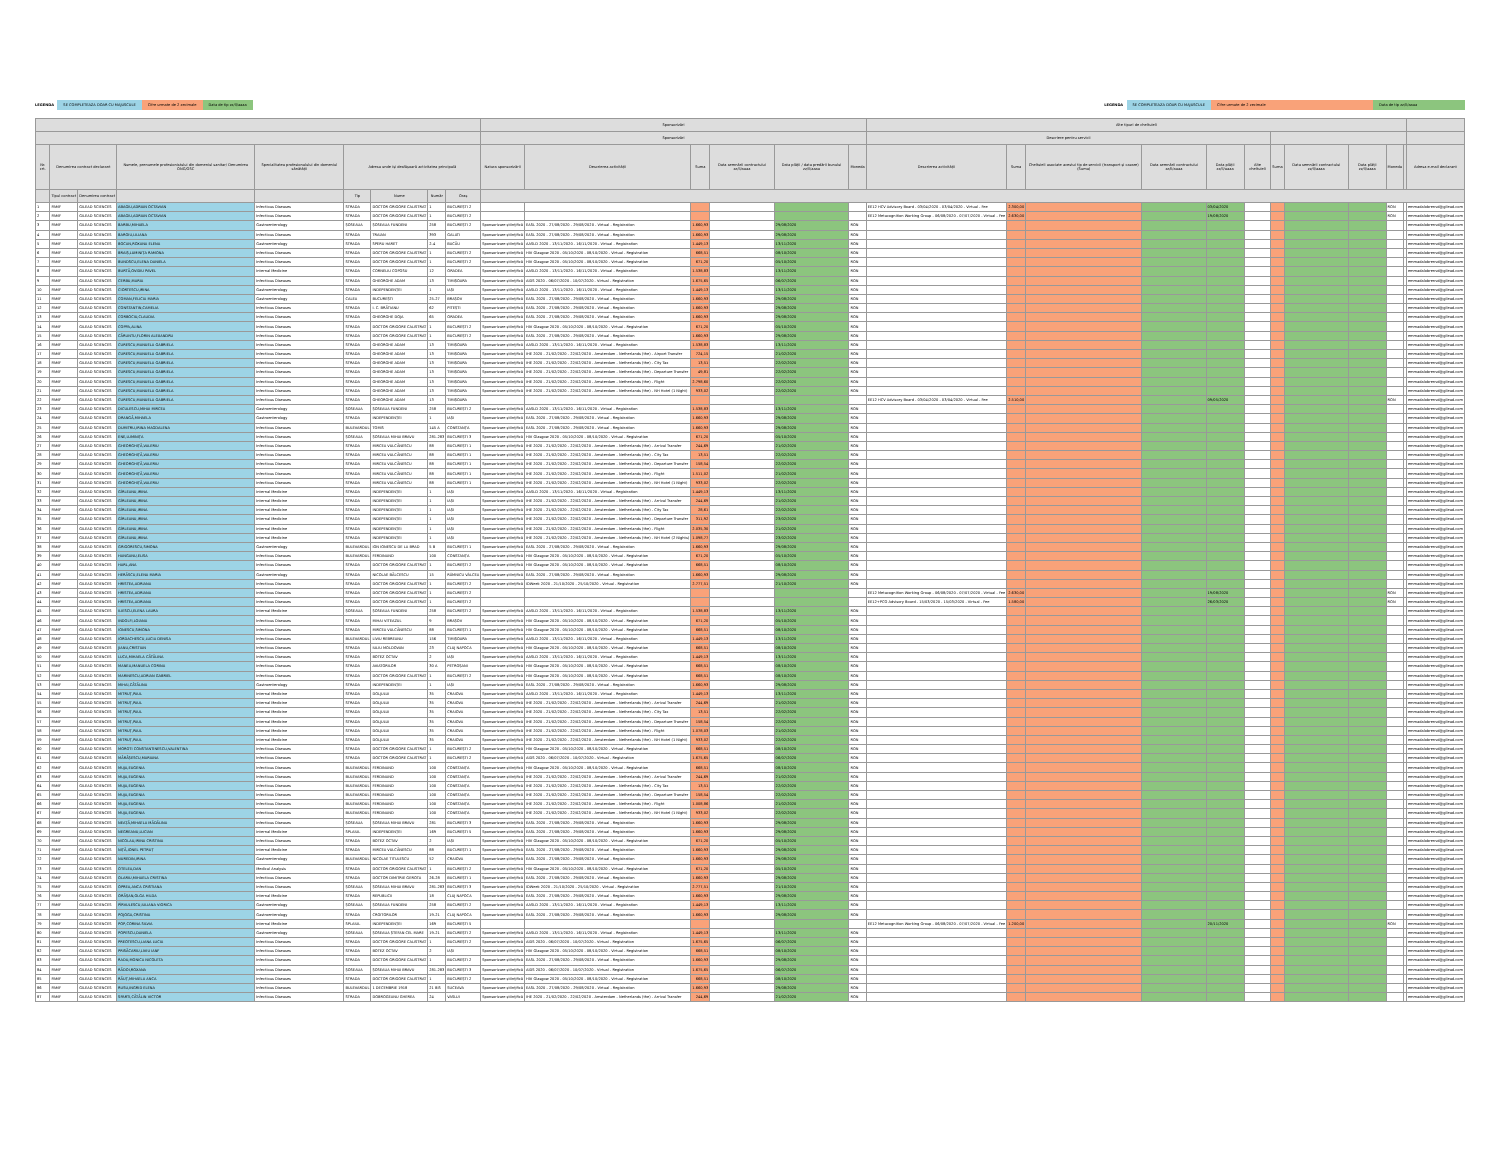LEGENDA SE COMPLETEAZA DOAR CU MAJUSCULE Cifre urmate de 2 zecimale Data de tip zz/ll/aaaa
LEGENDA SE COMPLETEAZA DOAR CU MAJUSCULE Cifre urmate de 2 zecimale Data de tip zz/ll/aaaa
| | | | | | | | | | Sponsorizări | | | | | | Alte tipuri de cheltuieli | | | | | | | | | | | |
| --- | --- | --- | --- | --- | --- | --- | --- | --- | --- | --- | --- | --- | --- | --- | --- | --- | --- | --- | --- | --- | --- | --- | --- | --- | --- | --- |
| | | | | | | | | | Sponsorizări | | | | | | Descriere pentru servicii | | | | | | | | | | | |
| Nr. crt. | Denumirea contract declarant | | Numele, prenumele profesionistului din domeniul sanitar/ Denumirea ONG/OSC | Specialitatea profesionalului din domeniul sănătății | Adresa unde își desfășoară activitatea principală | | | | Natura sponsorizării | Descrierea activității | Suma | Data semnării contractului zz/ll/aaaa | Data plății / data predării bunului zz/ll/aaaa | Moneda | Descrierea activității | Suma | Cheltuieli asociate acestui tip de servicii (transport și cazare) (Suma) | Data semnării contractului zz/ll/aaaa | Data plății zz/ll/aaaa | Alte cheltuieli | Suma | Data semnării contractului zz/ll/aaaa | Data plății zz/ll/aaaa | Moneda | | Adresa e-mail declarant |
| | Tipul contract | Denumirea contract | | | Tip | Nume | Număr | Oraș | | | | | | | | | | | | | | | | | | |
| 1 | PAMF | GILEAD SCIENCES | ABAGIU,ADRIAN OCTAVIAN | Infectious Diseases | STRADA | DOCTOR GRIGORE CALISTRAT | 1 | BUCUREȘTI 2 | | | | | | | EE12 HCV Advisory Board - 03/04/2020 - 03/04/2020 - Virtual - Fee | 2.300,00 | | | 03/04/2020 | | | | | RON | | emmadalobrenvd@gilead.com |
| 2 | PAMF | GILEAD SCIENCES | ABAGIU,ADRIAN OCTAVIAN | Infectious Diseases | STRADA | DOCTOR GRIGORE CALISTRAT | 1 | BUCUREȘTI 2 | | | | | | | EE12 Metacognition Working Group - 06/08/2020 - 07/07/2020 - Virtual - Fee | 2.630,00 | | | 19/08/2020 | | | | | RON | | emmadalobrenvd@gilead.com |
| 3 | PAMF | GILEAD SCIENCES | BARBU,MIHAELA | Gastroenterology | ȘOSEAUA | ȘOSEAUA FUNDENI | 258 | BUCUREȘTI 2 | Sponsorizare știinţifică | EASL 2020 - 27/08/2020 - 29/08/2020 - Virtual - Registration | 1.660,93 | | 29/08/2020 | RON | | | | | | | | | | | | emmadalobrenvd@gilead.com |
| 4 | PAMF | GILEAD SCIENCES | BAROIU,LILIANA | Infectious Diseases | STRADA | TRAIAN | 393 | GALATI | Sponsorizare știinţifică | EASL 2020 - 27/08/2020 - 29/08/2020 - Virtual - Registration | 1.660,93 | | 29/08/2020 | RON | | | | | | | | | | | | emmadalobrenvd@gilead.com |
| 5 | PAMF | GILEAD SCIENCES | BOCAN,ROXANA ELENA | Gastroenterology | STRADA | SPERU HARET | 2-4 | BACĂU | Sponsorizare știinţifică | AASLD 2020 - 13/11/2020 - 16/11/2020 - Virtual - Registration | 1.449,13 | | 13/11/2020 | RON | | | | | | | | | | | | emmadalobrenvd@gilead.com |
| 6 | PAMF | GILEAD SCIENCES | BRAIȘ,LUMINIȚA RAMONA | Infectious Diseases | STRADA | DOCTOR GRIGORE CALISTRAT | 1 | BUCUREȘTI 2 | Sponsorizare știinţifică | HIV Glasgow 2020 - 05/10/2020 - 08/10/2020 - Virtual - Registration | 668,51 | | 08/10/2020 | RON | | | | | | | | | | | | emmadalobrenvd@gilead.com |
| 7 | PAMF | GILEAD SCIENCES | BUNDSCU,ELENA DANIELA | Infectious Diseases | STRADA | DOCTOR GRIGORE CALISTRAT | 1 | BUCUREȘTI 2 | Sponsorizare știinţifică | HIV Glasgow 2020 - 05/10/2020 - 08/10/2020 - Virtual - Registration | 671,20 | | 05/10/2020 | RON | | | | | | | | | | | | emmadalobrenvd@gilead.com |
| 8 | PAMF | GILEAD SCIENCES | BURTĂ,OVIDIU PAVEL | Internal Medicine | STRADA | CORNELIU COPOSU | 12 | ORADEA | Sponsorizare știinţifică | AASLD 2020 - 13/11/2020 - 16/11/2020 - Virtual - Registration | 1.538,83 | | 13/11/2020 | RON | | | | | | | | | | | | emmadalobrenvd@gilead.com |
| 9 | PAMF | GILEAD SCIENCES | CERBU,MARIA | Infectious Diseases | STRADA | GHEORGHE ADAM | 13 | TIMIȘOARA | Sponsorizare știinţifică | AIDS 2020 - 06/07/2020 - 10/07/2020 - Virtual - Registration | 1.675,65 | | 06/07/2020 | RON | | | | | | | | | | | | emmadalobrenvd@gilead.com |
| 10 | PAMF | GILEAD SCIENCES | CIORTESCU,IRINA | Gastroenterology | STRADA | INDEPENDENȚEI | 1 | IAȘI | Sponsorizare știinţifică | AASLD 2020 - 13/11/2020 - 16/11/2020 - Virtual - Registration | 1.449,13 | | 13/11/2020 | RON | | | | | | | | | | | | emmadalobrenvd@gilead.com |
| 11 | PAMF | GILEAD SCIENCES | COMAN,FELICIA MARIA | Gastroenterology | CALEA | BUCUREȘTI | 25-27 | BRAȘOV | Sponsorizare știinţifică | EASL 2020 - 27/08/2020 - 29/08/2020 - Virtual - Registration | 1.660,93 | | 29/08/2020 | RON | | | | | | | | | | | | emmadalobrenvd@gilead.com |
| 12 | PAMF | GILEAD SCIENCES | CONSTANTIN,CAMELIA | Infectious Diseases | STRADA | I. C. BRĂTIANU | 62 | PITEȘTI | Sponsorizare știinţifică | EASL 2020 - 27/08/2020 - 29/08/2020 - Virtual - Registration | 1.660,93 | | 29/08/2020 | RON | | | | | | | | | | | | emmadalobrenvd@gilead.com |
| 13 | PAMF | GILEAD SCIENCES | CORBOCIU,CLAUDIA | Infectious Diseases | STRADA | GHEORGHE DOJA | 65 | ORADEA | Sponsorizare știinţifică | EASL 2020 - 27/08/2020 - 29/08/2020 - Virtual - Registration | 1.660,93 | | 29/08/2020 | RON | | | | | | | | | | | | emmadalobrenvd@gilead.com |
| 14 | PAMF | GILEAD SCIENCES | COPPA,ALINA | Infectious Diseases | STRADA | DOCTOR GRIGORE CALISTRAT | 1 | BUCUREȘTI 2 | Sponsorizare știinţifică | HIV Glasgow 2020 - 05/10/2020 - 08/10/2020 - Virtual - Registration | 671,20 | | 05/10/2020 | RON | | | | | | | | | | | | emmadalobrenvd@gilead.com |
| 15 | PAMF | GILEAD SCIENCES | CĂRUNTU,FLORIN ALEXANDRU | Infectious Diseases | STRADA | DOCTOR GRIGORE CALISTRAT | 1 | BUCUREȘTI 2 | Sponsorizare știinţifică | EASL 2020 - 27/08/2020 - 29/08/2020 - Virtual - Registration | 1.660,93 | | 29/08/2020 | RON | | | | | | | | | | | | emmadalobrenvd@gilead.com |
| 16 | PAMF | GILEAD SCIENCES | CURESCU,MANUELA GABRIELA | Infectious Diseases | STRADA | GHEORGHE ADAM | 13 | TIMIȘOARA | Sponsorizare știinţifică | AASLD 2020 - 13/11/2020 - 16/11/2020 - Virtual - Registration | 1.538,83 | | 13/11/2020 | RON | | | | | | | | | | | | emmadalobrenvd@gilead.com |
| 17 | PAMF | GILEAD SCIENCES | CURESCU,MANUELA GABRIELA | Infectious Diseases | STRADA | GHEORGHE ADAM | 13 | TIMIȘOARA | Sponsorizare știinţifică | IHE 2020 - 21/02/2020 - 22/02/2020 - Amsterdam - Netherlands (the) - Airport Transfer | 724,15 | | 21/02/2020 | RON | | | | | | | | | | | | emmadalobrenvd@gilead.com |
| 18 | PAMF | GILEAD SCIENCES | CURESCU,MANUELA GABRIELA | Infectious Diseases | STRADA | GHEORGHE ADAM | 13 | TIMIȘOARA | Sponsorizare știinţifică | IHE 2020 - 21/02/2020 - 22/02/2020 - Amsterdam - Netherlands (the) - City Tax | 13,51 | | 22/02/2020 | RON | | | | | | | | | | | | emmadalobrenvd@gilead.com |
| 19 | PAMF | GILEAD SCIENCES | CURESCU,MANUELA GABRIELA | Infectious Diseases | STRADA | GHEORGHE ADAM | 13 | TIMIȘOARA | Sponsorizare știinţifică | IHE 2020 - 21/02/2020 - 22/02/2020 - Amsterdam - Netherlands (the) - Departure Transfer | 49,81 | | 22/02/2020 | RON | | | | | | | | | | | | emmadalobrenvd@gilead.com |
| 20 | PAMF | GILEAD SCIENCES | CURESCU,MANUELA GABRIELA | Infectious Diseases | STRADA | GHEORGHE ADAM | 13 | TIMIȘOARA | Sponsorizare știinţifică | IHE 2020 - 21/02/2020 - 22/02/2020 - Amsterdam - Netherlands (the) - Flight | 2.798,60 | | 22/02/2020 | RON | | | | | | | | | | | | emmadalobrenvd@gilead.com |
| 21 | PAMF | GILEAD SCIENCES | CURESCU,MANUELA GABRIELA | Infectious Diseases | STRADA | GHEORGHE ADAM | 13 | TIMIȘOARA | Sponsorizare știinţifică | IHE 2020 - 21/02/2020 - 22/02/2020 - Amsterdam - Netherlands (the) - NH Hotel (1 Night) | 933,02 | | 22/02/2020 | RON | | | | | | | | | | | | emmadalobrenvd@gilead.com |
| 22 | PAMF | GILEAD SCIENCES | CURESCU,MANUELA GABRIELA | Infectious Diseases | STRADA | GHEORGHE ADAM | 13 | TIMIȘOARA | | | | | | | EE12 HCV Advisory Board - 03/04/2020 - 03/04/2020 - Virtual - Fee | 2.510,00 | | | 09/05/2020 | | | | | RON | | emmadalobrenvd@gilead.com |
| 23 | PAMF | GILEAD SCIENCES | DICULESCU,MIHAI MIRCEA | Gastroenterology | ȘOSEAUA | ȘOSEAUA FUNDENI | 258 | BUCUREȘTI 2 | Sponsorizare știinţifică | AASLD 2020 - 13/11/2020 - 16/11/2020 - Virtual - Registration | 1.538,83 | | 13/11/2020 | RON | | | | | | | | | | | | emmadalobrenvd@gilead.com |
| 24 | PAMF | GILEAD SCIENCES | DRANGĂ,MIHAELA | Gastroenterology | STRADA | INDEPENDENȚEI | 1 | IAȘI | Sponsorizare știinţifică | EASL 2020 - 27/08/2020 - 29/08/2020 - Virtual - Registration | 1.660,93 | | 29/08/2020 | RON | | | | | | | | | | | | emmadalobrenvd@gilead.com |
| 25 | PAMF | GILEAD SCIENCES | DUMITRU,IRINA MAGDALENA | Infectious Diseases | BULEVARDUL | TOMIS | 145 A | CONSTANȚA | Sponsorizare știinţifică | EASL 2020 - 27/08/2020 - 29/08/2020 - Virtual - Registration | 1.660,93 | | 29/08/2020 | RON | | | | | | | | | | | | emmadalobrenvd@gilead.com |
| 26 | PAMF | GILEAD SCIENCES | ENE,LUMINIȚA | Infectious Diseases | ȘOSEAUA | ȘOSEAUA MIHAI BRAVU | 281-283 | BUCUREȘTI 3 | Sponsorizare știinţifică | HIV Glasgow 2020 - 05/10/2020 - 08/10/2020 - Virtual - Registration | 671,20 | | 05/10/2020 | RON | | | | | | | | | | | | emmadalobrenvd@gilead.com |
| 27 | PAMF | GILEAD SCIENCES | GHEORGHIȚĂ,VALERIU | Infectious Diseases | STRADA | MIRCEA VULCĂNESCU | 88 | BUCUREȘTI 1 | Sponsorizare știinţifică | IHE 2020 - 21/02/2020 - 22/02/2020 - Amsterdam - Netherlands (the) - Arrival Transfer | 244,69 | | 21/02/2020 | RON | | | | | | | | | | | | emmadalobrenvd@gilead.com |
| 28 | PAMF | GILEAD SCIENCES | GHEORGHIȚĂ,VALERIU | Infectious Diseases | STRADA | MIRCEA VULCĂNESCU | 88 | BUCUREȘTI 1 | Sponsorizare știinţifică | IHE 2020 - 21/02/2020 - 22/02/2020 - Amsterdam - Netherlands (the) - City Tax | 13,51 | | 22/02/2020 | RON | | | | | | | | | | | | emmadalobrenvd@gilead.com |
| 29 | PAMF | GILEAD SCIENCES | GHEORGHIȚĂ,VALERIU | Infectious Diseases | STRADA | MIRCEA VULCĂNESCU | 88 | BUCUREȘTI 1 | Sponsorizare știinţifică | IHE 2020 - 21/02/2020 - 22/02/2020 - Amsterdam - Netherlands (the) - Departure Transfer | 158,54 | | 22/02/2020 | RON | | | | | | | | | | | | emmadalobrenvd@gilead.com |
| 30 | PAMF | GILEAD SCIENCES | GHEORGHIȚĂ,VALERIU | Infectious Diseases | STRADA | MIRCEA VULCĂNESCU | 88 | BUCUREȘTI 1 | Sponsorizare știinţifică | IHE 2020 - 21/02/2020 - 22/02/2020 - Amsterdam - Netherlands (the) - Flight | 1.511,02 | | 21/02/2020 | RON | | | | | | | | | | | | emmadalobrenvd@gilead.com |
| 31 | PAMF | GILEAD SCIENCES | GHEORGHIȚĂ,VALERIU | Infectious Diseases | STRADA | MIRCEA VULCĂNESCU | 88 | BUCUREȘTI 1 | Sponsorizare știinţifică | IHE 2020 - 21/02/2020 - 22/02/2020 - Amsterdam - Netherlands (the) - NH Hotel (1 Night) | 933,02 | | 22/02/2020 | RON | | | | | | | | | | | | emmadalobrenvd@gilead.com |
| 32 | PAMF | GILEAD SCIENCES | GÎRLEANU,IRINA | Internal Medicine | STRADA | INDEPENDENȚEI | 1 | IAȘI | Sponsorizare știinţifică | AASLD 2020 - 13/11/2020 - 16/11/2020 - Virtual - Registration | 1.449,13 | | 13/11/2020 | RON | | | | | | | | | | | | emmadalobrenvd@gilead.com |
| 33 | PAMF | GILEAD SCIENCES | GÎRLEANU,IRINA | Internal Medicine | STRADA | INDEPENDENȚEI | 1 | IAȘI | Sponsorizare știinţifică | IHE 2020 - 21/02/2020 - 22/02/2020 - Amsterdam - Netherlands (the) - Arrival Transfer | 244,69 | | 21/02/2020 | RON | | | | | | | | | | | | emmadalobrenvd@gilead.com |
| 34 | PAMF | GILEAD SCIENCES | GÎRLEANU,IRINA | Internal Medicine | STRADA | INDEPENDENȚEI | 1 | IAȘI | Sponsorizare știinţifică | IHE 2020 - 21/02/2020 - 22/02/2020 - Amsterdam - Netherlands (the) - City Tax | 28,61 | | 22/02/2020 | RON | | | | | | | | | | | | emmadalobrenvd@gilead.com |
| 35 | PAMF | GILEAD SCIENCES | GÎRLEANU,IRINA | Internal Medicine | STRADA | INDEPENDENȚEI | 1 | IAȘI | Sponsorizare știinţifică | IHE 2020 - 21/02/2020 - 22/02/2020 - Amsterdam - Netherlands (the) - Departure Transfer | 311,92 | | 23/02/2020 | RON | | | | | | | | | | | | emmadalobrenvd@gilead.com |
| 36 | PAMF | GILEAD SCIENCES | GÎRLEANU,IRINA | Internal Medicine | STRADA | INDEPENDENȚEI | 1 | IAȘI | Sponsorizare știinţifică | IHE 2020 - 21/02/2020 - 22/02/2020 - Amsterdam - Netherlands (the) - Flight | 2.035,30 | | 21/02/2020 | RON | | | | | | | | | | | | emmadalobrenvd@gilead.com |
| 37 | PAMF | GILEAD SCIENCES | GÎRLEANU,IRINA | Internal Medicine | STRADA | INDEPENDENȚEI | 1 | IAȘI | Sponsorizare știinţifică | IHE 2020 - 21/02/2020 - 22/02/2020 - Amsterdam - Netherlands (the) - NH Hotel (2 Nights) | 1.098,77 | | 23/02/2020 | RON | | | | | | | | | | | | emmadalobrenvd@gilead.com |
| 38 | PAMF | GILEAD SCIENCES | GRIGORESCU,SIMONA | Gastroenterology | BULEVARDUL | ION IONESCU DE LA BRAD | 5 B | BUCUREȘTI 1 | Sponsorizare știinţifică | EASL 2020 - 27/08/2020 - 29/08/2020 - Virtual - Registration | 1.660,93 | | 29/08/2020 | RON | | | | | | | | | | | | emmadalobrenvd@gilead.com |
| 39 | PAMF | GILEAD SCIENCES | HANGANU,ELISA | Infectious Diseases | BULEVARDUL | FERDINAND | 100 | CONSTANȚA | Sponsorizare știinţifică | HIV Glasgow 2020 - 05/10/2020 - 08/10/2020 - Virtual - Registration | 671,20 | | 05/10/2020 | RON | | | | | | | | | | | | emmadalobrenvd@gilead.com |
| 40 | PAMF | GILEAD SCIENCES | HARL,ANA | Infectious Diseases | STRADA | DOCTOR GRIGORE CALISTRAT | 1 | BUCUREȘTI 2 | Sponsorizare știinţifică | HIV Glasgow 2020 - 05/10/2020 - 08/10/2020 - Virtual - Registration | 668,51 | | 08/10/2020 | RON | | | | | | | | | | | | emmadalobrenvd@gilead.com |
| 41 | PAMF | GILEAD SCIENCES | HERĂSCU,ELENA MARIA | Gastroenterology | STRADA | NICOLAE BĂLCESCU | 15 | RÂMNICU VÂLCEA | Sponsorizare știinţifică | EASL 2020 - 27/08/2020 - 29/08/2020 - Virtual - Registration | 1.660,93 | | 29/08/2020 | RON | | | | | | | | | | | | emmadalobrenvd@gilead.com |
| 42 | PAMF | GILEAD SCIENCES | HRISTEA,ADRIANA | Infectious Diseases | STRADA | DOCTOR GRIGORE CALISTRAT | 1 | BUCUREȘTI 2 | Sponsorizare știinţifică | IDWeek 2020 - 21/10/2020 - 25/10/2020 - Virtual - Registration | 2.777,51 | | 21/10/2020 | RON | | | | | | | | | | | | emmadalobrenvd@gilead.com |
| 43 | PAMF | GILEAD SCIENCES | HRISTEA,ADRIANA | Infectious Diseases | STRADA | DOCTOR GRIGORE CALISTRAT | 1 | BUCUREȘTI 2 | | | | | | | EE12 Metacognition Working Group - 06/08/2020 - 07/07/2020 - Virtual - Fee | 2.630,00 | | | 19/08/2020 | | | | | RON | | emmadalobrenvd@gilead.com |
| 44 | PAMF | GILEAD SCIENCES | HRISTEA,ADRIANA | Infectious Diseases | STRADA | DOCTOR GRIGORE CALISTRAT | 1 | BUCUREȘTI 2 | | | | | | | EE12+PCO Advisory Board - 15/03/2020 - 15/03/2020 - Virtual - Fee | 1.580,00 | | | 26/03/2020 | | | | | RON | | emmadalobrenvd@gilead.com |
| 45 | PAMF | GILEAD SCIENCES | ILIESCU,ELENA LAURA | Internal Medicine | ȘOSEAUA | ȘOSEAUA FUNDENI | 258 | BUCUREȘTI 2 | Sponsorizare știinţifică | AASLD 2020 - 13/11/2020 - 16/11/2020 - Virtual - Registration | 1.538,83 | | 13/11/2020 | RON | | | | | | | | | | | | emmadalobrenvd@gilead.com |
| 46 | PAMF | GILEAD SCIENCES | INDOLFI,LOIANA | Infectious Diseases | STRADA | MIHAI VITEAZUL | 9 | BRAȘOV | Sponsorizare știinţifică | HIV Glasgow 2020 - 05/10/2020 - 08/10/2020 - Virtual - Registration | 671,20 | | 05/10/2020 | RON | | | | | | | | | | | | emmadalobrenvd@gilead.com |
| 47 | PAMF | GILEAD SCIENCES | IONESCU,SIMONA | Infectious Diseases | STRADA | MIRCEA VULCĂNESCU | 88 | BUCUREȘTI 1 | Sponsorizare știinţifică | HIV Glasgow 2020 - 05/10/2020 - 08/10/2020 - Virtual - Registration | 668,51 | | 08/10/2020 | RON | | | | | | | | | | | | emmadalobrenvd@gilead.com |
| 48 | PAMF | GILEAD SCIENCES | IORDACHESCU,LUCIA DENISA | Infectious Diseases | BULEVARDUL | LIVIU REBREANU | 156 | TIMIȘOARA | Sponsorizare știinţifică | AASLD 2020 - 13/11/2020 - 16/11/2020 - Virtual - Registration | 1.449,13 | | 13/11/2020 | RON | | | | | | | | | | | | emmadalobrenvd@gilead.com |
| 49 | PAMF | GILEAD SCIENCES | JIANU,CRISTIAN | Infectious Diseases | STRADA | IULIU MOLDOVAN | 23 | CLUJ NAPOCA | Sponsorizare știinţifică | HIV Glasgow 2020 - 05/10/2020 - 08/10/2020 - Virtual - Registration | 668,51 | | 08/10/2020 | RON | | | | | | | | | | | | emmadalobrenvd@gilead.com |
| 50 | PAMF | GILEAD SCIENCES | LUCA,MIHAELA CĂTĂLINA | Infectious Diseases | STRADA | BOTEZ OCTAV | 2 | IAȘI | Sponsorizare știinţifică | AASLD 2020 - 13/11/2020 - 16/11/2020 - Virtual - Registration | 1.449,13 | | 13/11/2020 | RON | | | | | | | | | | | | emmadalobrenvd@gilead.com |
| 51 | PAMF | GILEAD SCIENCES | MANEA,MANUELA CORINA | Infectious Diseases | STRADA | AVIATORILOR | 30 A | PETROȘANI | Sponsorizare știinţifică | HIV Glasgow 2020 - 05/10/2020 - 08/10/2020 - Virtual - Registration | 668,51 | | 08/10/2020 | RON | | | | | | | | | | | | emmadalobrenvd@gilead.com |
| 52 | PAMF | GILEAD SCIENCES | MARINESCU,ADRIAN GABRIEL | Infectious Diseases | STRADA | DOCTOR GRIGORE CALISTRAT | 1 | BUCUREȘTI 2 | Sponsorizare știinţifică | HIV Glasgow 2020 - 05/10/2020 - 08/10/2020 - Virtual - Registration | 668,51 | | 08/10/2020 | RON | | | | | | | | | | | | emmadalobrenvd@gilead.com |
| 53 | PAMF | GILEAD SCIENCES | MIHAI,CĂTĂLINA | Gastroenterology | STRADA | INDEPENDENȚEI | 1 | IAȘI | Sponsorizare știinţifică | EASL 2020 - 27/08/2020 - 29/08/2020 - Virtual - Registration | 1.660,93 | | 29/08/2020 | RON | | | | | | | | | | | | emmadalobrenvd@gilead.com |
| 54 | PAMF | GILEAD SCIENCES | MITRUȚ,PAUL | Internal Medicine | STRADA | DOLJULUI | 35 | CRAIOVA | Sponsorizare știinţifică | AASLD 2020 - 13/11/2020 - 16/11/2020 - Virtual - Registration | 1.449,13 | | 13/11/2020 | RON | | | | | | | | | | | | emmadalobrenvd@gilead.com |
| 55 | PAMF | GILEAD SCIENCES | MITRUȚ,PAUL | Internal Medicine | STRADA | DOLJULUI | 35 | CRAIOVA | Sponsorizare știinţifică | IHE 2020 - 21/02/2020 - 22/02/2020 - Amsterdam - Netherlands (the) - Arrival Transfer | 244,69 | | 21/02/2020 | RON | | | | | | | | | | | | emmadalobrenvd@gilead.com |
| 56 | PAMF | GILEAD SCIENCES | MITRUȚ,PAUL | Internal Medicine | STRADA | DOLJULUI | 35 | CRAIOVA | Sponsorizare știinţifică | IHE 2020 - 21/02/2020 - 22/02/2020 - Amsterdam - Netherlands (the) - City Tax | 13,51 | | 22/02/2020 | RON | | | | | | | | | | | | emmadalobrenvd@gilead.com |
| 57 | PAMF | GILEAD SCIENCES | MITRUȚ,PAUL | Internal Medicine | STRADA | DOLJULUI | 35 | CRAIOVA | Sponsorizare știinţifică | IHE 2020 - 21/02/2020 - 22/02/2020 - Amsterdam - Netherlands (the) - Departure Transfer | 158,54 | | 22/02/2020 | RON | | | | | | | | | | | | emmadalobrenvd@gilead.com |
| 58 | PAMF | GILEAD SCIENCES | MITRUȚ,PAUL | Internal Medicine | STRADA | DOLJULUI | 35 | CRAIOVA | Sponsorizare știinţifică | IHE 2020 - 21/02/2020 - 22/02/2020 - Amsterdam - Netherlands (the) - Flight | 1.078,03 | | 21/02/2020 | RON | | | | | | | | | | | | emmadalobrenvd@gilead.com |
| 59 | PAMF | GILEAD SCIENCES | MITRUȚ,PAUL | Internal Medicine | STRADA | DOLJULUI | 35 | CRAIOVA | Sponsorizare știinţifică | IHE 2020 - 21/02/2020 - 22/02/2020 - Amsterdam - Netherlands (the) - NH Hotel (1 Night) | 933,02 | | 22/02/2020 | RON | | | | | | | | | | | | emmadalobrenvd@gilead.com |
| 60 | PAMF | GILEAD SCIENCES | MOROTI CONSTANTINESCU,VALENTINA | Infectious Diseases | STRADA | DOCTOR GRIGORE CALISTRAT | 1 | BUCUREȘTI 2 | Sponsorizare știinţifică | HIV Glasgow 2020 - 05/10/2020 - 08/10/2020 - Virtual - Registration | 668,51 | | 08/10/2020 | RON | | | | | | | | | | | | emmadalobrenvd@gilead.com |
| 61 | PAMF | GILEAD SCIENCES | MĂRĂȘESCU,MARIANA | Infectious Diseases | STRADA | DOCTOR GRIGORE CALISTRAT | 1 | BUCUREȘTI 2 | Sponsorizare știinţifică | AIDS 2020 - 06/07/2020 - 10/07/2020 - Virtual - Registration | 1.675,65 | | 06/07/2020 | RON | | | | | | | | | | | | emmadalobrenvd@gilead.com |
| 62 | PAMF | GILEAD SCIENCES | MUJA,EUGENIA | Infectious Diseases | BULEVARDUL | FERDINAND | 100 | CONSTANȚA | Sponsorizare știinţifică | HIV Glasgow 2020 - 05/10/2020 - 08/10/2020 - Virtual - Registration | 668,51 | | 08/10/2020 | RON | | | | | | | | | | | | emmadalobrenvd@gilead.com |
| 63 | PAMF | GILEAD SCIENCES | MUJA,EUGENIA | Infectious Diseases | BULEVARDUL | FERDINAND | 100 | CONSTANȚA | Sponsorizare știinţifică | IHE 2020 - 21/02/2020 - 22/02/2020 - Amsterdam - Netherlands (the) - Arrival Transfer | 244,69 | | 21/02/2020 | RON | | | | | | | | | | | | emmadalobrenvd@gilead.com |
| 64 | PAMF | GILEAD SCIENCES | MUJA,EUGENIA | Infectious Diseases | BULEVARDUL | FERDINAND | 100 | CONSTANȚA | Sponsorizare știinţifică | IHE 2020 - 21/02/2020 - 22/02/2020 - Amsterdam - Netherlands (the) - City Tax | 13,51 | | 22/02/2020 | RON | | | | | | | | | | | | emmadalobrenvd@gilead.com |
| 65 | PAMF | GILEAD SCIENCES | MUJA,EUGENIA | Infectious Diseases | BULEVARDUL | FERDINAND | 100 | CONSTANȚA | Sponsorizare știinţifică | IHE 2020 - 21/02/2020 - 22/02/2020 - Amsterdam - Netherlands (the) - Departure Transfer | 158,54 | | 22/02/2020 | RON | | | | | | | | | | | | emmadalobrenvd@gilead.com |
| 66 | PAMF | GILEAD SCIENCES | MUJA,EUGENIA | Infectious Diseases | BULEVARDUL | FERDINAND | 100 | CONSTANȚA | Sponsorizare știinţifică | IHE 2020 - 21/02/2020 - 22/02/2020 - Amsterdam - Netherlands (the) - Flight | 1.008,86 | | 21/02/2020 | RON | | | | | | | | | | | | emmadalobrenvd@gilead.com |
| 67 | PAMF | GILEAD SCIENCES | MUJA,EUGENIA | Infectious Diseases | BULEVARDUL | FERDINAND | 100 | CONSTANȚA | Sponsorizare știinţifică | IHE 2020 - 21/02/2020 - 22/02/2020 - Amsterdam - Netherlands (the) - NH Hotel (1 Night) | 933,02 | | 22/02/2020 | RON | | | | | | | | | | | | emmadalobrenvd@gilead.com |
| 68 | PAMF | GILEAD SCIENCES | NEAȚĂ,MIHAELA MĂDĂLINA | Infectious Diseases | ȘOSEAUA | ȘOSEAUA MIHAI BRAVU | 281 | BUCUREȘTI 3 | Sponsorizare știinţifică | EASL 2020 - 27/08/2020 - 29/08/2020 - Virtual - Registration | 1.660,93 | | 29/08/2020 | RON | | | | | | | | | | | | emmadalobrenvd@gilead.com |
| 69 | PAMF | GILEAD SCIENCES | NEGREANU,LUCIAN | Internal Medicine | SPLAIUL | INDEPENDENȚEI | 169 | BUCUREȘTI 5 | Sponsorizare știinţifică | EASL 2020 - 27/08/2020 - 29/08/2020 - Virtual - Registration | 1.660,93 | | 29/08/2020 | RON | | | | | | | | | | | | emmadalobrenvd@gilead.com |
| 70 | PAMF | GILEAD SCIENCES | NICOLAU,IRINA CRISTINA | Infectious Diseases | STRADA | BOTEZ OCTAV | 2 | IAȘI | Sponsorizare știinţifică | HIV Glasgow 2020 - 05/10/2020 - 08/10/2020 - Virtual - Registration | 671,20 | | 05/10/2020 | RON | | | | | | | | | | | | emmadalobrenvd@gilead.com |
| 71 | PAMF | GILEAD SCIENCES | NIȚĂ,IONEL PETRUȚ | Internal Medicine | STRADA | MIRCEA VULCĂNESCU | 88 | BUCUREȘTI 1 | Sponsorizare știinţifică | EASL 2020 - 27/08/2020 - 29/08/2020 - Virtual - Registration | 1.660,93 | | 29/08/2020 | RON | | | | | | | | | | | | emmadalobrenvd@gilead.com |
| 72 | PAMF | GILEAD SCIENCES | NUREDIN,IRINA | Gastroenterology | BULEVARDUL | NICOLAE TITULESCU | 52 | CRAIOVA | Sponsorizare știinţifică | EASL 2020 - 27/08/2020 - 29/08/2020 - Virtual - Registration | 1.660,93 | | 29/08/2020 | RON | | | | | | | | | | | | emmadalobrenvd@gilead.com |
| 73 | PAMF | GILEAD SCIENCES | OTELEA,DAN | Medical Analysis | STRADA | DOCTOR GRIGORE CALISTRAT | 1 | BUCUREȘTI 2 | Sponsorizare știinţifică | HIV Glasgow 2020 - 05/10/2020 - 08/10/2020 - Virtual - Registration | 671,20 | | 05/10/2020 | RON | | | | | | | | | | | | emmadalobrenvd@gilead.com |
| 74 | PAMF | GILEAD SCIENCES | OLARIU,MIHAELA CRISTINA | Infectious Diseases | STRADA | DOCTOR DIMITRIE GEROTA | 26-28 | BUCUREȘTI 1 | Sponsorizare știinţifică | EASL 2020 - 27/08/2020 - 29/08/2020 - Virtual - Registration | 1.660,93 | | 29/08/2020 | RON | | | | | | | | | | | | emmadalobrenvd@gilead.com |
| 75 | PAMF | GILEAD SCIENCES | OPREA,ANCA CRISTIANA | Infectious Diseases | ȘOSEAUA | ȘOSEAUA MIHAI BRAVU | 281-283 | BUCUREȘTI 3 | Sponsorizare știinţifică | IDWeek 2020 - 21/10/2020 - 25/10/2020 - Virtual - Registration | 2.777,51 | | 21/10/2020 | RON | | | | | | | | | | | | emmadalobrenvd@gilead.com |
| 76 | PAMF | GILEAD SCIENCES | ORĂȘAN,OLGA HILDA | Internal Medicine | STRADA | REPUBLICII | 18 | CLUJ NAPOCA | Sponsorizare știinţifică | EASL 2020 - 27/08/2020 - 29/08/2020 - Virtual - Registration | 1.660,93 | | 29/08/2020 | RON | | | | | | | | | | | | emmadalobrenvd@gilead.com |
| 77 | PAMF | GILEAD SCIENCES | PÎRVULESCU,IULIANA VIORICA | Gastroenterology | ȘOSEAUA | ȘOSEAUA FUNDENI | 258 | BUCUREȘTI 2 | Sponsorizare știinţifică | AASLD 2020 - 13/11/2020 - 16/11/2020 - Virtual - Registration | 1.449,13 | | 13/11/2020 | RON | | | | | | | | | | | | emmadalobrenvd@gilead.com |
| 78 | PAMF | GILEAD SCIENCES | POJOGA,CRISTINA | Gastroenterology | STRADA | CROITORILOR | 19-21 | CLUJ NAPOCA | Sponsorizare știinţifică | EASL 2020 - 27/08/2020 - 29/08/2020 - Virtual - Registration | 1.660,93 | | 29/08/2020 | RON | | | | | | | | | | | | emmadalobrenvd@gilead.com |
| 79 | PAMF | GILEAD SCIENCES | POP,CORINA SILVIA | Internal Medicine | SPLAIUL | INDEPENDENȚEI | 169 | BUCUREȘTI 5 | | | | | | | EE12 Metacognition Working Group - 06/08/2020 - 07/07/2020 - Virtual - Fee | 1.200,00 | | | 20/11/2020 | | | | | RON | | emmadalobrenvd@gilead.com |
| 80 | PAMF | GILEAD SCIENCES | POPESCU,DANIELA | Gastroenterology | ȘOSEAUA | ȘOSEAUA ȘTEFAN CEL MARE | 19-21 | BUCUREȘTI 2 | Sponsorizare știinţifică | AASLD 2020 - 13/11/2020 - 16/11/2020 - Virtual - Registration | 1.449,13 | | 13/11/2020 | RON | | | | | | | | | | | | emmadalobrenvd@gilead.com |
| 81 | PAMF | GILEAD SCIENCES | PREOTESCU,LIANA LUCIA | Infectious Diseases | STRADA | DOCTOR GRIGORE CALISTRAT | 1 | BUCUREȘTI 2 | Sponsorizare știinţifică | AIDS 2020 - 06/07/2020 - 10/07/2020 - Virtual - Registration | 1.675,65 | | 06/07/2020 | RON | | | | | | | | | | | | emmadalobrenvd@gilead.com |
| 82 | PAMF | GILEAD SCIENCES | PRISĂCARIU,LIVIU IANF | Infectious Diseases | STRADA | BOTEZ OCTAV | 2 | IAȘI | Sponsorizare știinţifică | HIV Glasgow 2020 - 05/10/2020 - 08/10/2020 - Virtual - Registration | 668,51 | | 08/10/2020 | RON | | | | | | | | | | | | emmadalobrenvd@gilead.com |
| 83 | PAMF | GILEAD SCIENCES | RADU,MONICA NICOLETA | Infectious Diseases | STRADA | DOCTOR GRIGORE CALISTRAT | 1 | BUCUREȘTI 2 | Sponsorizare știinţifică | EASL 2020 - 27/08/2020 - 29/08/2020 - Virtual - Registration | 1.660,93 | | 29/08/2020 | RON | | | | | | | | | | | | emmadalobrenvd@gilead.com |
| 84 | PAMF | GILEAD SCIENCES | RĂDOI,ROXANA | Infectious Diseases | ȘOSEAUA | ȘOSEAUA MIHAI BRAVU | 281-283 | BUCUREȘTI 3 | Sponsorizare știinţifică | AIDS 2020 - 06/07/2020 - 10/07/2020 - Virtual - Registration | 1.675,65 | | 06/07/2020 | RON | | | | | | | | | | | | emmadalobrenvd@gilead.com |
| 85 | PAMF | GILEAD SCIENCES | RĂUȚ,MIHAELA ANCA | Infectious Diseases | STRADA | DOCTOR GRIGORE CALISTRAT | 1 | BUCUREȘTI 2 | Sponsorizare știinţifică | HIV Glasgow 2020 - 05/10/2020 - 08/10/2020 - Virtual - Registration | 668,51 | | 08/10/2020 | RON | | | | | | | | | | | | emmadalobrenvd@gilead.com |
| 86 | PAMF | GILEAD SCIENCES | RUSU,INGRID ELENA | Infectious Diseases | BULEVARDUL | 1 DECEMBRIE 1918 | 21 BIS | SUCEAVA | Sponsorizare știinţifică | EASL 2020 - 27/08/2020 - 29/08/2020 - Virtual - Registration | 1.660,93 | | 29/08/2020 | RON | | | | | | | | | | | | emmadalobrenvd@gilead.com |
| 87 | PAMF | GILEAD SCIENCES | SPARTI,CĂTĂLIN VICTOR | Infectious Diseases | STRADA | DOBROGEANU GHEREA | 24 | VASLUI | Sponsorizare știinţifică | IHE 2020 - 21/02/2020 - 22/02/2020 - Amsterdam - Netherlands (the) - Arrival Transfer | 244,69 | | 21/02/2020 | RON | | | | | | | | | | | | emmadalobrenvd@gilead.com |